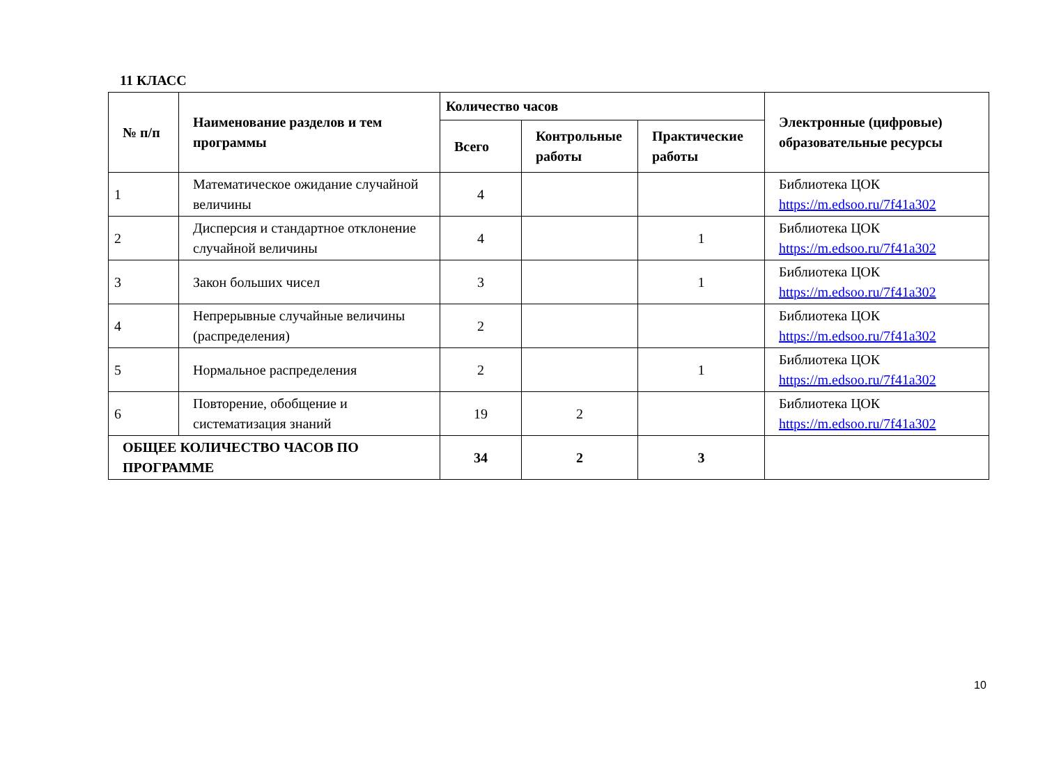11 КЛАСС
| № п/п | Наименование разделов и тем программы | Количество часов | | | Электронные (цифровые) образовательные ресурсы |
| --- | --- | --- | --- | --- | --- |
| | | Всего | Контрольные работы | Практические работы | |
| 1 | Математическое ожидание случайной величины | 4 | | | Библиотека ЦОК https://m.edsoo.ru/7f41a302 |
| 2 | Дисперсия и стандартное отклонение случайной величины | 4 | | 1 | Библиотека ЦОК https://m.edsoo.ru/7f41a302 |
| 3 | Закон больших чисел | 3 | | 1 | Библиотека ЦОК https://m.edsoo.ru/7f41a302 |
| 4 | Непрерывные случайные величины (распределения) | 2 | | | Библиотека ЦОК https://m.edsoo.ru/7f41a302 |
| 5 | Нормальное распределения | 2 | | 1 | Библиотека ЦОК https://m.edsoo.ru/7f41a302 |
| 6 | Повторение, обобщение и систематизация знаний | 19 | 2 | | Библиотека ЦОК https://m.edsoo.ru/7f41a302 |
| ОБЩЕЕ КОЛИЧЕСТВО ЧАСОВ ПО ПРОГРАММЕ | | 34 | 2 | 3 | |
10